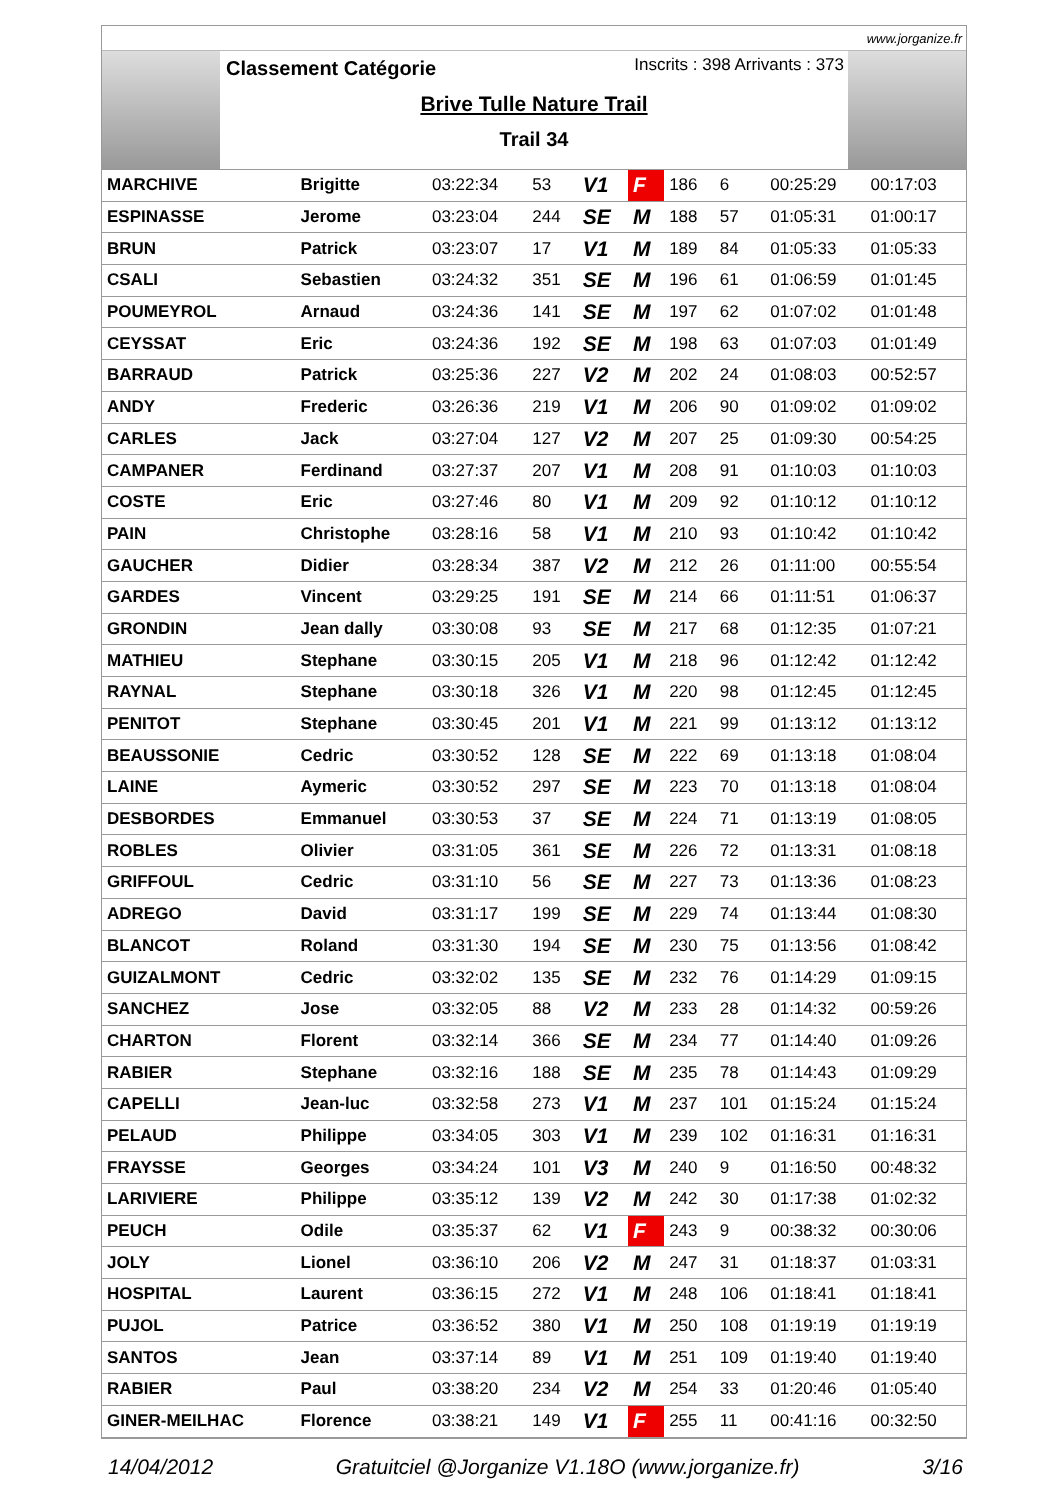www.jorganize.fr
Inscrits : 398 Arrivants : 373
Classement Catégorie
Brive Tulle Nature Trail
Trail 34
| MARCHIVE | Brigitte | 03:22:34 | 53 | V1 | F | 186 | 6 | 00:25:29 | 00:17:03 |
| ESPINASSE | Jerome | 03:23:04 | 244 | SE | M | 188 | 57 | 01:05:31 | 01:00:17 |
| BRUN | Patrick | 03:23:07 | 17 | V1 | M | 189 | 84 | 01:05:33 | 01:05:33 |
| CSALI | Sebastien | 03:24:32 | 351 | SE | M | 196 | 61 | 01:06:59 | 01:01:45 |
| POUMEYROL | Arnaud | 03:24:36 | 141 | SE | M | 197 | 62 | 01:07:02 | 01:01:48 |
| CEYSSAT | Eric | 03:24:36 | 192 | SE | M | 198 | 63 | 01:07:03 | 01:01:49 |
| BARRAUD | Patrick | 03:25:36 | 227 | V2 | M | 202 | 24 | 01:08:03 | 00:52:57 |
| ANDY | Frederic | 03:26:36 | 219 | V1 | M | 206 | 90 | 01:09:02 | 01:09:02 |
| CARLES | Jack | 03:27:04 | 127 | V2 | M | 207 | 25 | 01:09:30 | 00:54:25 |
| CAMPANER | Ferdinand | 03:27:37 | 207 | V1 | M | 208 | 91 | 01:10:03 | 01:10:03 |
| COSTE | Eric | 03:27:46 | 80 | V1 | M | 209 | 92 | 01:10:12 | 01:10:12 |
| PAIN | Christophe | 03:28:16 | 58 | V1 | M | 210 | 93 | 01:10:42 | 01:10:42 |
| GAUCHER | Didier | 03:28:34 | 387 | V2 | M | 212 | 26 | 01:11:00 | 00:55:54 |
| GARDES | Vincent | 03:29:25 | 191 | SE | M | 214 | 66 | 01:11:51 | 01:06:37 |
| GRONDIN | Jean dally | 03:30:08 | 93 | SE | M | 217 | 68 | 01:12:35 | 01:07:21 |
| MATHIEU | Stephane | 03:30:15 | 205 | V1 | M | 218 | 96 | 01:12:42 | 01:12:42 |
| RAYNAL | Stephane | 03:30:18 | 326 | V1 | M | 220 | 98 | 01:12:45 | 01:12:45 |
| PENITOT | Stephane | 03:30:45 | 201 | V1 | M | 221 | 99 | 01:13:12 | 01:13:12 |
| BEAUSSONIE | Cedric | 03:30:52 | 128 | SE | M | 222 | 69 | 01:13:18 | 01:08:04 |
| LAINE | Aymeric | 03:30:52 | 297 | SE | M | 223 | 70 | 01:13:18 | 01:08:04 |
| DESBORDES | Emmanuel | 03:30:53 | 37 | SE | M | 224 | 71 | 01:13:19 | 01:08:05 |
| ROBLES | Olivier | 03:31:05 | 361 | SE | M | 226 | 72 | 01:13:31 | 01:08:18 |
| GRIFFOUL | Cedric | 03:31:10 | 56 | SE | M | 227 | 73 | 01:13:36 | 01:08:23 |
| ADREGO | David | 03:31:17 | 199 | SE | M | 229 | 74 | 01:13:44 | 01:08:30 |
| BLANCOT | Roland | 03:31:30 | 194 | SE | M | 230 | 75 | 01:13:56 | 01:08:42 |
| GUIZALMONT | Cedric | 03:32:02 | 135 | SE | M | 232 | 76 | 01:14:29 | 01:09:15 |
| SANCHEZ | Jose | 03:32:05 | 88 | V2 | M | 233 | 28 | 01:14:32 | 00:59:26 |
| CHARTON | Florent | 03:32:14 | 366 | SE | M | 234 | 77 | 01:14:40 | 01:09:26 |
| RABIER | Stephane | 03:32:16 | 188 | SE | M | 235 | 78 | 01:14:43 | 01:09:29 |
| CAPELLI | Jean-luc | 03:32:58 | 273 | V1 | M | 237 | 101 | 01:15:24 | 01:15:24 |
| PELAUD | Philippe | 03:34:05 | 303 | V1 | M | 239 | 102 | 01:16:31 | 01:16:31 |
| FRAYSSE | Georges | 03:34:24 | 101 | V3 | M | 240 | 9 | 01:16:50 | 00:48:32 |
| LARIVIERE | Philippe | 03:35:12 | 139 | V2 | M | 242 | 30 | 01:17:38 | 01:02:32 |
| PEUCH | Odile | 03:35:37 | 62 | V1 | F | 243 | 9 | 00:38:32 | 00:30:06 |
| JOLY | Lionel | 03:36:10 | 206 | V2 | M | 247 | 31 | 01:18:37 | 01:03:31 |
| HOSPITAL | Laurent | 03:36:15 | 272 | V1 | M | 248 | 106 | 01:18:41 | 01:18:41 |
| PUJOL | Patrice | 03:36:52 | 380 | V1 | M | 250 | 108 | 01:19:19 | 01:19:19 |
| SANTOS | Jean | 03:37:14 | 89 | V1 | M | 251 | 109 | 01:19:40 | 01:19:40 |
| RABIER | Paul | 03:38:20 | 234 | V2 | M | 254 | 33 | 01:20:46 | 01:05:40 |
| GINER-MEILHAC | Florence | 03:38:21 | 149 | V1 | F | 255 | 11 | 00:41:16 | 00:32:50 |
14/04/2012 Gratuitciel @Jorganize V1.18O (www.jorganize.fr) 3/16